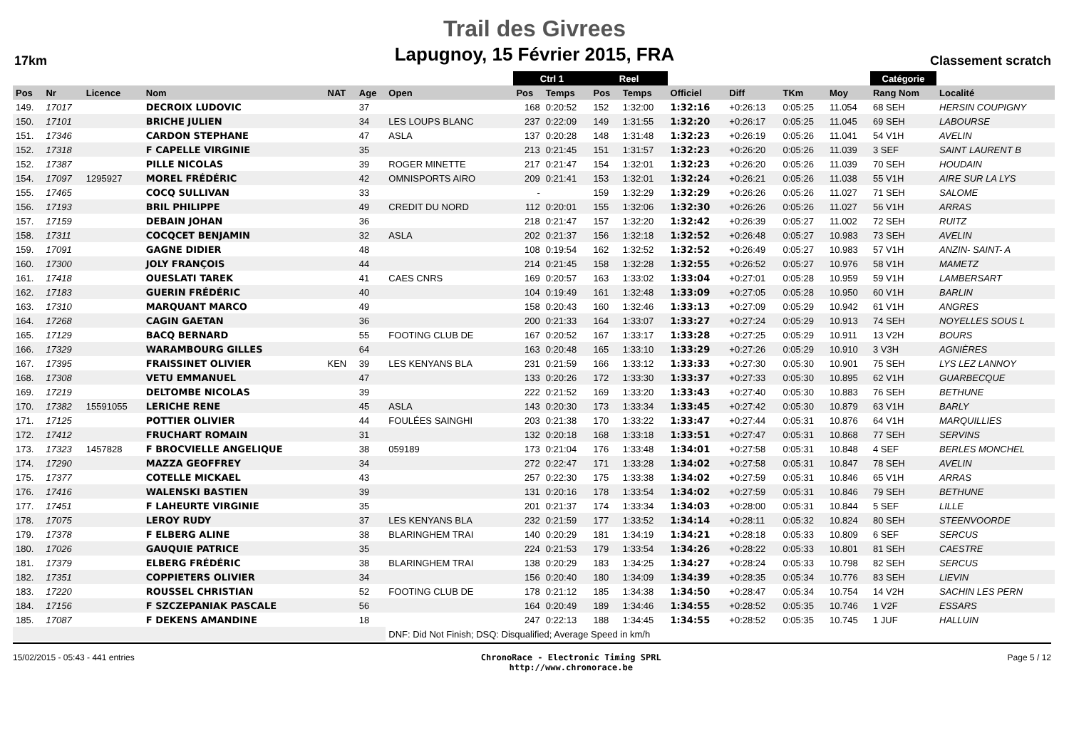Trail des Givrees
Lapugnoy, 15 Février 2015, FRA
17km Classement scratch
| | | | | | | | | Ctrl 1 | | Reel | | | | | | Catégorie | |
| --- | --- | --- | --- | --- | --- | --- | --- | --- | --- | --- | --- | --- | --- | --- | --- | --- | --- |
| Pos | Nr | Licence | Nom | NAT | Age | Open | | Pos | Temps | Pos | Temps | Officiel | Diff | TKm | Moy | Rang Nom | Localité |
| 149. | 17017 | | DECROIX LUDOVIC | | 37 | | | 168 | 0:20:52 | 152 | 1:32:00 | 1:32:16 | +0:26:13 | 0:05:25 | 11.054 | 68 SEH | HERSIN COUPIGNY |
| 150. | 17101 | | BRICHE JULIEN | | 34 | LES LOUPS BLANC | | 237 | 0:22:09 | 149 | 1:31:55 | 1:32:20 | +0:26:17 | 0:05:25 | 11.045 | 69 SEH | LABOURSE |
| 151. | 17346 | | CARDON STEPHANE | | 47 | ASLA | | 137 | 0:20:28 | 148 | 1:31:48 | 1:32:23 | +0:26:19 | 0:05:26 | 11.041 | 54 V1H | AVELIN |
| 152. | 17318 | | F CAPELLE VIRGINIE | | 35 | | | 213 | 0:21:45 | 151 | 1:31:57 | 1:32:23 | +0:26:20 | 0:05:26 | 11.039 | 3 SEF | SAINT LAURENT B |
| 152. | 17387 | | PILLE NICOLAS | | 39 | ROGER MINETTE | | 217 | 0:21:47 | 154 | 1:32:01 | 1:32:23 | +0:26:20 | 0:05:26 | 11.039 | 70 SEH | HOUDAIN |
| 154. | 17097 | 1295927 | MOREL FRÉDÉRIC | | 42 | OMNISPORTS AIRO | | 209 | 0:21:41 | 153 | 1:32:01 | 1:32:24 | +0:26:21 | 0:05:26 | 11.038 | 55 V1H | AIRE SUR LA LYS |
| 155. | 17465 | | COCQ SULLIVAN | | 33 | | | - | | 159 | 1:32:29 | 1:32:29 | +0:26:26 | 0:05:26 | 11.027 | 71 SEH | SALOME |
| 156. | 17193 | | BRIL PHILIPPE | | 49 | CREDIT DU NORD | | 112 | 0:20:01 | 155 | 1:32:06 | 1:32:30 | +0:26:26 | 0:05:26 | 11.027 | 56 V1H | ARRAS |
| 157. | 17159 | | DEBAIN JOHAN | | 36 | | | 218 | 0:21:47 | 157 | 1:32:20 | 1:32:42 | +0:26:39 | 0:05:27 | 11.002 | 72 SEH | RUITZ |
| 158. | 17311 | | COCQCET BENJAMIN | | 32 | ASLA | | 202 | 0:21:37 | 156 | 1:32:18 | 1:32:52 | +0:26:48 | 0:05:27 | 10.983 | 73 SEH | AVELIN |
| 159. | 17091 | | GAGNE DIDIER | | 48 | | | 108 | 0:19:54 | 162 | 1:32:52 | 1:32:52 | +0:26:49 | 0:05:27 | 10.983 | 57 V1H | ANZIN- SAINT- A |
| 160. | 17300 | | JOLY FRANÇOIS | | 44 | | | 214 | 0:21:45 | 158 | 1:32:28 | 1:32:55 | +0:26:52 | 0:05:27 | 10.976 | 58 V1H | MAMETZ |
| 161. | 17418 | | OUESLATI TAREK | | 41 | CAES CNRS | | 169 | 0:20:57 | 163 | 1:33:02 | 1:33:04 | +0:27:01 | 0:05:28 | 10.959 | 59 V1H | LAMBERSART |
| 162. | 17183 | | GUERIN FRÉDÉRIC | | 40 | | | 104 | 0:19:49 | 161 | 1:32:48 | 1:33:09 | +0:27:05 | 0:05:28 | 10.950 | 60 V1H | BARLIN |
| 163. | 17310 | | MARQUANT MARCO | | 49 | | | 158 | 0:20:43 | 160 | 1:32:46 | 1:33:13 | +0:27:09 | 0:05:29 | 10.942 | 61 V1H | ANGRES |
| 164. | 17268 | | CAGIN GAETAN | | 36 | | | 200 | 0:21:33 | 164 | 1:33:07 | 1:33:27 | +0:27:24 | 0:05:29 | 10.913 | 74 SEH | NOYELLES SOUS L |
| 165. | 17129 | | BACQ BERNARD | | 55 | FOOTING CLUB DE | | 167 | 0:20:52 | 167 | 1:33:17 | 1:33:28 | +0:27:25 | 0:05:29 | 10.911 | 13 V2H | BOURS |
| 166. | 17329 | | WARAMBOURG GILLES | | 64 | | | 163 | 0:20:48 | 165 | 1:33:10 | 1:33:29 | +0:27:26 | 0:05:29 | 10.910 | 3 V3H | AGNIÈRES |
| 167. | 17395 | | FRAISSINET OLIVIER | KEN | 39 | LES KENYANS BLA | | 231 | 0:21:59 | 166 | 1:33:12 | 1:33:33 | +0:27:30 | 0:05:30 | 10.901 | 75 SEH | LYS LEZ LANNOY |
| 168. | 17308 | | VETU EMMANUEL | | 47 | | | 133 | 0:20:26 | 172 | 1:33:30 | 1:33:37 | +0:27:33 | 0:05:30 | 10.895 | 62 V1H | GUARBECQUE |
| 169. | 17219 | | DELTOMBE NICOLAS | | 39 | | | 222 | 0:21:52 | 169 | 1:33:20 | 1:33:43 | +0:27:40 | 0:05:30 | 10.883 | 76 SEH | BETHUNE |
| 170. | 17382 | 15591055 | LERICHE RENE | | 45 | ASLA | | 143 | 0:20:30 | 173 | 1:33:34 | 1:33:45 | +0:27:42 | 0:05:30 | 10.879 | 63 V1H | BARLY |
| 171. | 17125 | | POTTIER OLIVIER | | 44 | FOULÉES SAINGHI | | 203 | 0:21:38 | 170 | 1:33:22 | 1:33:47 | +0:27:44 | 0:05:31 | 10.876 | 64 V1H | MARQUILLIES |
| 172. | 17412 | | FRUCHART ROMAIN | | 31 | | | 132 | 0:20:18 | 168 | 1:33:18 | 1:33:51 | +0:27:47 | 0:05:31 | 10.868 | 77 SEH | SERVINS |
| 173. | 17323 | 1457828 | F BROCVIELLE ANGELIQUE | | 38 | 059189 | | 173 | 0:21:04 | 176 | 1:33:48 | 1:34:01 | +0:27:58 | 0:05:31 | 10.848 | 4 SEF | BERLES MONCHEL |
| 174. | 17290 | | MAZZA GEOFFREY | | 34 | | | 272 | 0:22:47 | 171 | 1:33:28 | 1:34:02 | +0:27:58 | 0:05:31 | 10.847 | 78 SEH | AVELIN |
| 175. | 17377 | | COTELLE MICKAEL | | 43 | | | 257 | 0:22:30 | 175 | 1:33:38 | 1:34:02 | +0:27:59 | 0:05:31 | 10.846 | 65 V1H | ARRAS |
| 176. | 17416 | | WALENSKI BASTIEN | | 39 | | | 131 | 0:20:16 | 178 | 1:33:54 | 1:34:02 | +0:27:59 | 0:05:31 | 10.846 | 79 SEH | BETHUNE |
| 177. | 17451 | | F LAHEURTE VIRGINIE | | 35 | | | 201 | 0:21:37 | 174 | 1:33:34 | 1:34:03 | +0:28:00 | 0:05:31 | 10.844 | 5 SEF | LILLE |
| 178. | 17075 | | LEROY RUDY | | 37 | LES KENYANS BLA | | 232 | 0:21:59 | 177 | 1:33:52 | 1:34:14 | +0:28:11 | 0:05:32 | 10.824 | 80 SEH | STEENVOORDE |
| 179. | 17378 | | F ELBERG ALINE | | 38 | BLARINGHEM TRAI | | 140 | 0:20:29 | 181 | 1:34:19 | 1:34:21 | +0:28:18 | 0:05:33 | 10.809 | 6 SEF | SERCUS |
| 180. | 17026 | | GAUQUIE PATRICE | | 35 | | | 224 | 0:21:53 | 179 | 1:33:54 | 1:34:26 | +0:28:22 | 0:05:33 | 10.801 | 81 SEH | CAESTRE |
| 181. | 17379 | | ELBERG FRÉDÉRIC | | 38 | BLARINGHEM TRAI | | 138 | 0:20:29 | 183 | 1:34:25 | 1:34:27 | +0:28:24 | 0:05:33 | 10.798 | 82 SEH | SERCUS |
| 182. | 17351 | | COPPIETERS OLIVIER | | 34 | | | 156 | 0:20:40 | 180 | 1:34:09 | 1:34:39 | +0:28:35 | 0:05:34 | 10.776 | 83 SEH | LIEVIN |
| 183. | 17220 | | ROUSSEL CHRISTIAN | | 52 | FOOTING CLUB DE | | 178 | 0:21:12 | 185 | 1:34:38 | 1:34:50 | +0:28:47 | 0:05:34 | 10.754 | 14 V2H | SACHIN LES PERN |
| 184. | 17156 | | F SZCZEPANIAK PASCALE | | 56 | | | 164 | 0:20:49 | 189 | 1:34:46 | 1:34:55 | +0:28:52 | 0:05:35 | 10.746 | 1 V2F | ESSARS |
| 185. | 17087 | | F DEKENS AMANDINE | | 18 | | | 247 | 0:22:13 | 188 | 1:34:45 | 1:34:55 | +0:28:52 | 0:05:35 | 10.745 | 1 JUF | HALLUIN |
| | | | | | | DNF: Did Not Finish; DSQ: Disqualified; Average Speed in km/h | | | | | | | | | | | |
15/02/2015 - 05:43 - 441 entries ChronoRace - Electronic Timing SPRL
http://www.chronorace.be Page 5 / 12